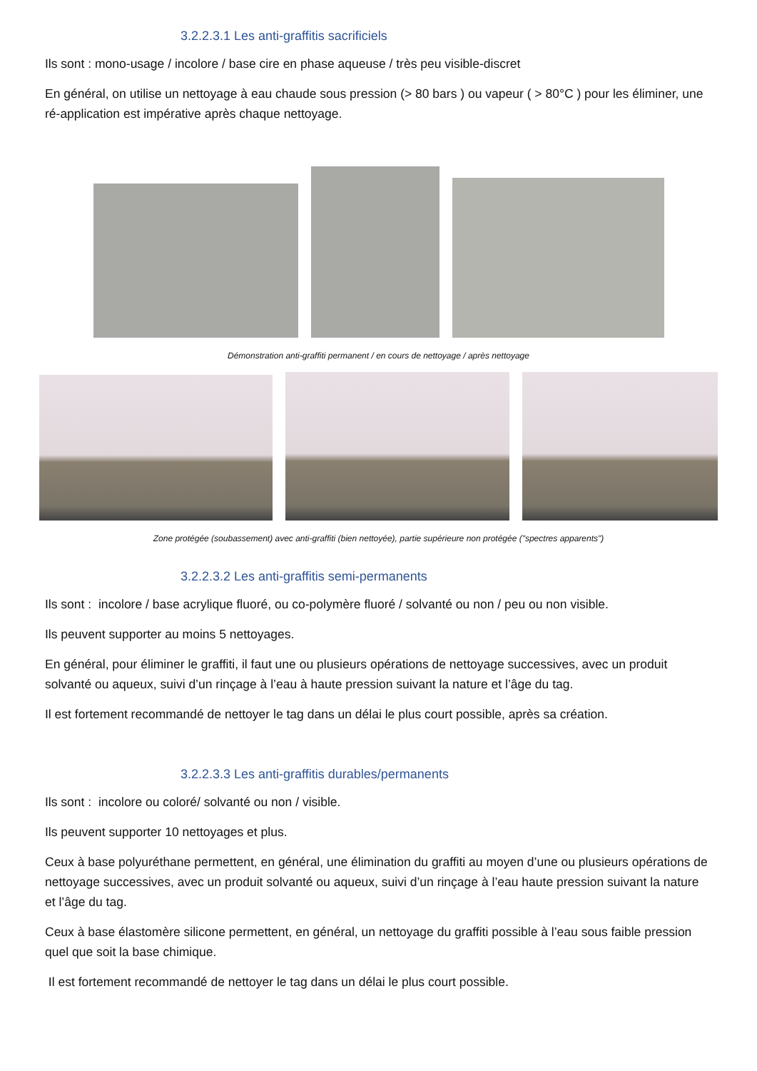3.2.2.3.1 Les anti-graffitis sacrificiels
Ils sont : mono-usage / incolore / base cire en phase aqueuse / très peu visible-discret
En général, on utilise un nettoyage à eau chaude sous pression (> 80 bars ) ou vapeur ( > 80°C ) pour les éliminer, une ré-application est impérative après chaque nettoyage.
Démonstration anti-graffiti permanent / en cours de nettoyage / après nettoyage
Zone protégée (soubassement) avec anti-graffiti (bien nettoyée), partie supérieure non protégée ("spectres apparents")
3.2.2.3.2 Les anti-graffitis semi-permanents
Ils sont : incolore / base acrylique fluoré, ou co-polymère fluoré / solvanté ou non / peu ou non visible.
Ils peuvent supporter au moins 5 nettoyages.
En général, pour éliminer le graffiti, il faut une ou plusieurs opérations de nettoyage successives, avec un produit solvanté ou aqueux, suivi d’un rinçage à l’eau à haute pression suivant la nature et l’âge du tag.
Il est fortement recommandé de nettoyer le tag dans un délai le plus court possible, après sa création.
3.2.2.3.3 Les anti-graffitis durables/permanents
Ils sont : incolore ou coloré/ solvanté ou non / visible.
Ils peuvent supporter 10 nettoyages et plus.
Ceux à base polyuréthane permettent, en général, une élimination du graffiti au moyen d’une ou plusieurs opérations de nettoyage successives, avec un produit solvanté ou aqueux, suivi d’un rinçage à l’eau haute pression suivant la nature et l’âge du tag.
Ceux à base élastomère silicone permettent, en général, un nettoyage du graffiti possible à l’eau sous faible pression quel que soit la base chimique.
Il est fortement recommandé de nettoyer le tag dans un délai le plus court possible.